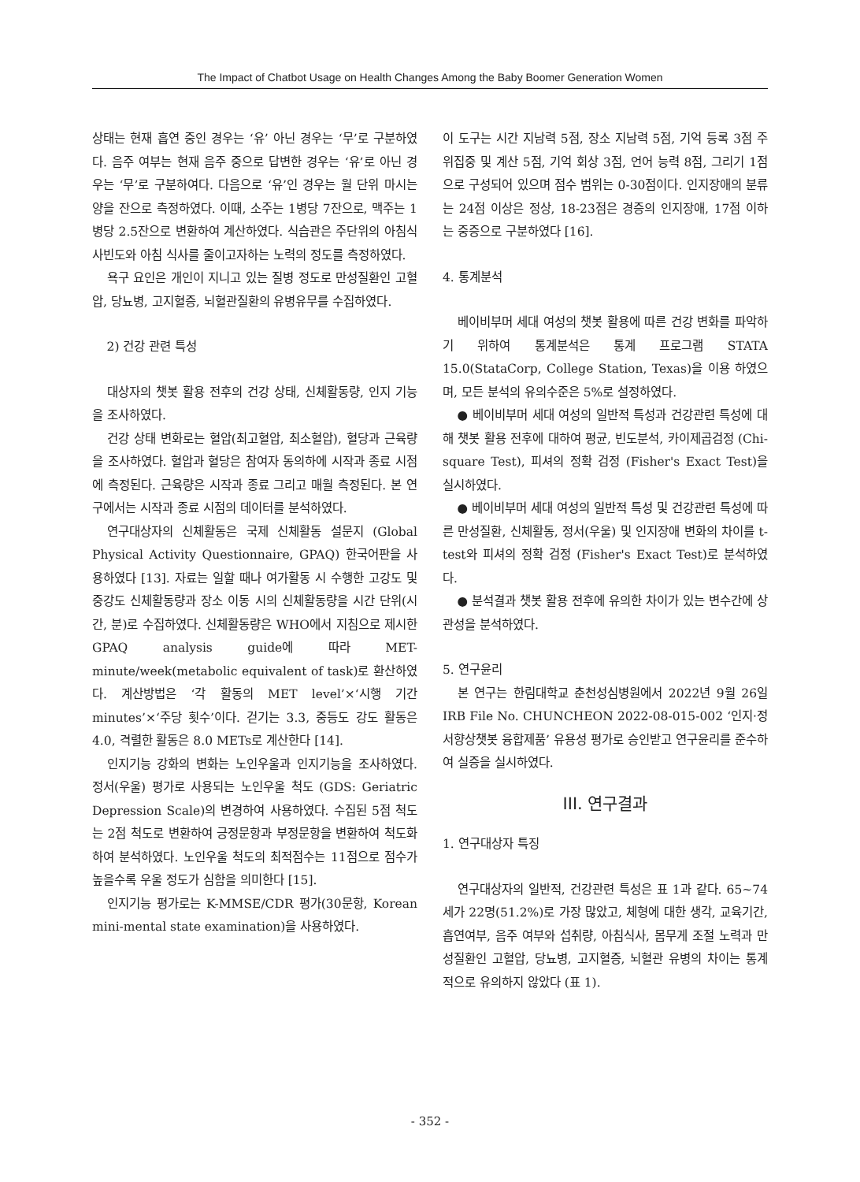The Impact of Chatbot Usage on Health Changes Among the Baby Boomer Generation Women
상태는 현재 흡연 중인 경우는 ‘유’ 아닌 경우는 ‘무’로 구분하였다. 음주 여부는 현재 음주 중으로 답변한 경우는 ‘유’로 아닌 경우는 ‘무’로 구분하여다. 다음으로 ‘유’인 경우는 월 단위 마시는 양을 잔으로 측정하였다. 이때, 소주는 1병당 7잔으로, 맥주는 1병당 2.5잔으로 변환하여 계산하였다. 식습관은 주단위의 아침식사빈도와 아침 식사를 줄이고자하는 노력의 정도를 측정하였다.
욕구 요인은 개인이 지니고 있는 질병 정도로 만성질환인 고혈압, 당뇨병, 고지혈증, 뇌혈관질환의 유병유무를 수집하였다.
2) 건강 관련 특성
대상자의 챗봇 활용 전후의 건강 상태, 신체활동량, 인지 기능을 조사하였다.
건강 상태 변화로는 혈압(최고혈압, 최소혈압), 혈당과 근육량을 조사하였다. 혈압과 혈당은 참여자 동의하에 시작과 종료 시점에 측정된다. 근육량은 시작과 종료 그리고 매월 측정된다. 본 연구에서는 시작과 종료 시점의 데이터를 분석하였다.
연구대상자의 신체활동은 국제 신체활동 설문지 (Global Physical Activity Questionnaire, GPAQ) 한국어판을 사용하였다 [13]. 자료는 일할 때나 여가활동 시 수행한 고강도 및 중강도 신체활동량과 장소 이동 시의 신체활동량을 시간 단위(시간, 분)로 수집하였다. 신체활동량은 WHO에서 지침으로 제시한 GPAQ analysis guide에 따라 MET-minute/week(metabolic equivalent of task)로 환산하였다. 계산방법은 ‘각 활동의 MET level’×‘시행 기간 minutes’×‘주당 횟수’이다. 걷기는 3.3, 중등도 강도 활동은 4.0, 격렬한 활동은 8.0 METs로 계산한다 [14].
인지기능 강화의 변화는 노인우울과 인지기능을 조사하였다. 정서(우울) 평가로 사용되는 노인우울 척도 (GDS: Geriatric Depression Scale)의 변경하여 사용하였다. 수집된 5점 척도는 2점 척도로 변환하여 긍정문항과 부정문항을 변환하여 척도화하여 분석하였다. 노인우울 척도의 최적점수는 11점으로 점수가 높을수록 우울 정도가 심함을 의미한다 [15].
인지기능 평가로는 K-MMSE/CDR 평가(30문항, Korean mini-mental state examination)을 사용하였다.
이 도구는 시간 지남력 5점, 장소 지남력 5점, 기억 등록 3점 주위집중 및 계산 5점, 기억 회상 3점, 언어 능력 8점, 그리기 1점으로 구성되어 있으며 점수 범위는 0-30점이다. 인지장애의 분류는 24점 이상은 정상, 18-23점은 경증의 인지장애, 17점 이하는 중증으로 구분하였다 [16].
4. 통계분석
베이비부머 세대 여성의 챗봇 활용에 따른 건강 변화를 파악하기 위하여 통계분석은 통계 프로그램 STATA 15.0(StataCorp, College Station, Texas)을 이용 하였으며, 모든 분석의 유의수준은 5%로 설정하였다.
● 베이비부머 세대 여성의 일반적 특성과 건강관련 특성에 대해 챗봇 활용 전후에 대하여 평균, 빈도분석, 카이제곱검정 (Chi-square Test), 피셔의 정확 검정 (Fisher's Exact Test)을 실시하였다.
● 베이비부머 세대 여성의 일반적 특성 및 건강관련 특성에 따른 만성질환, 신체활동, 정서(우울) 및 인지장애 변화의 차이를 t-test와 피셔의 정확 검정 (Fisher's Exact Test)로 분석하였다.
● 분석결과 챗봇 활용 전후에 유의한 차이가 있는 변수간에 상관성을 분석하였다.
5. 연구윤리
본 연구는 한림대학교 춘천성심병원에서 2022년 9월 26일 IRB File No. CHUNCHEON 2022-08-015-002 ‘인지·정서향상챗봇 융합제품’ 유용성 평가로 승인받고 연구윤리를 준수하여 실증을 실시하였다.
III. 연구결과
1. 연구대상자 특징
연구대상자의 일반적, 건강관련 특성은 표 1과 같다. 65~74세가 22명(51.2%)로 가장 많았고, 체형에 대한 생각, 교육기간, 흡연여부, 음주 여부와 섭취량, 아침식사, 몸무게 조절 노력과 만성질환인 고혈압, 당뇨병, 고지혈증, 뇌혈관 유병의 차이는 통계적으로 유의하지 않았다 (표 1).
- 352 -